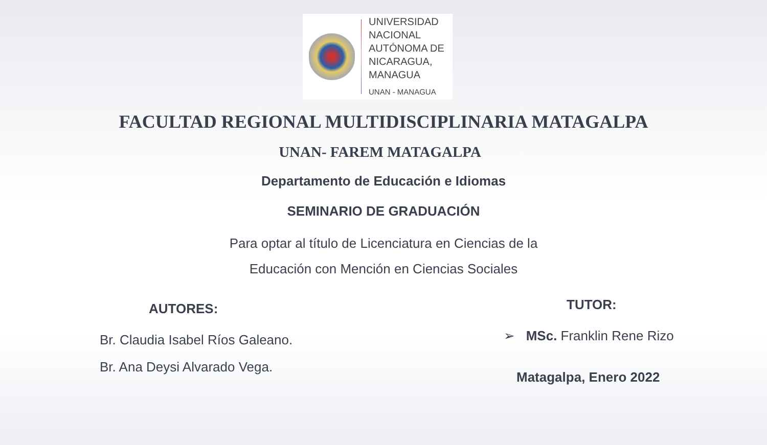UNIVERSIDAD
NACIONAL
AUTÓNOMA DE
NICARAGUA,
MANAGUA
UNAN - MANAGUA
FACULTAD REGIONAL MULTIDISCIPLINARIA MATAGALPA
UNAN- FAREM MATAGALPA
Departamento de Educación e Idiomas
SEMINARIO DE GRADUACIÓN
Para optar al título de Licenciatura en Ciencias de la
Educación con Mención en Ciencias Sociales
AUTORES:
Br. Claudia Isabel Ríos Galeano.
Br. Ana Deysi Alvarado Vega.
TUTOR:
➢ MSc. Franklin Rene Rizo
Matagalpa, Enero 2022